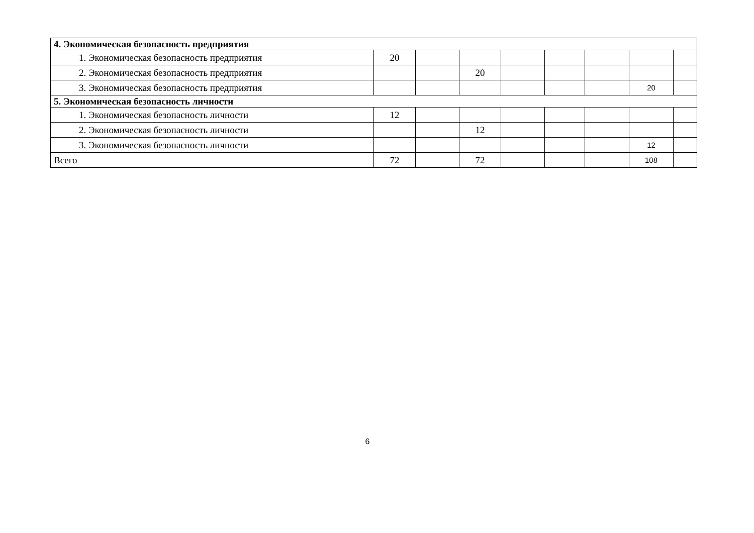| 4. Экономическая безопасность предприятия | | | | | | | | |
| 1. Экономическая безопасность предприятия | 20 | | | | | | | |
| 2. Экономическая безопасность предприятия | | | 20 | | | | | |
| 3. Экономическая безопасность предприятия | | | | | | | 20 | |
| 5. Экономическая безопасность личности | | | | | | | | |
| 1. Экономическая безопасность личности | 12 | | | | | | | |
| 2. Экономическая безопасность личности | | | 12 | | | | | |
| 3. Экономическая безопасность личности | | | | | | | 12 | |
| Всего | 72 | | 72 | | | | 108 | |
6